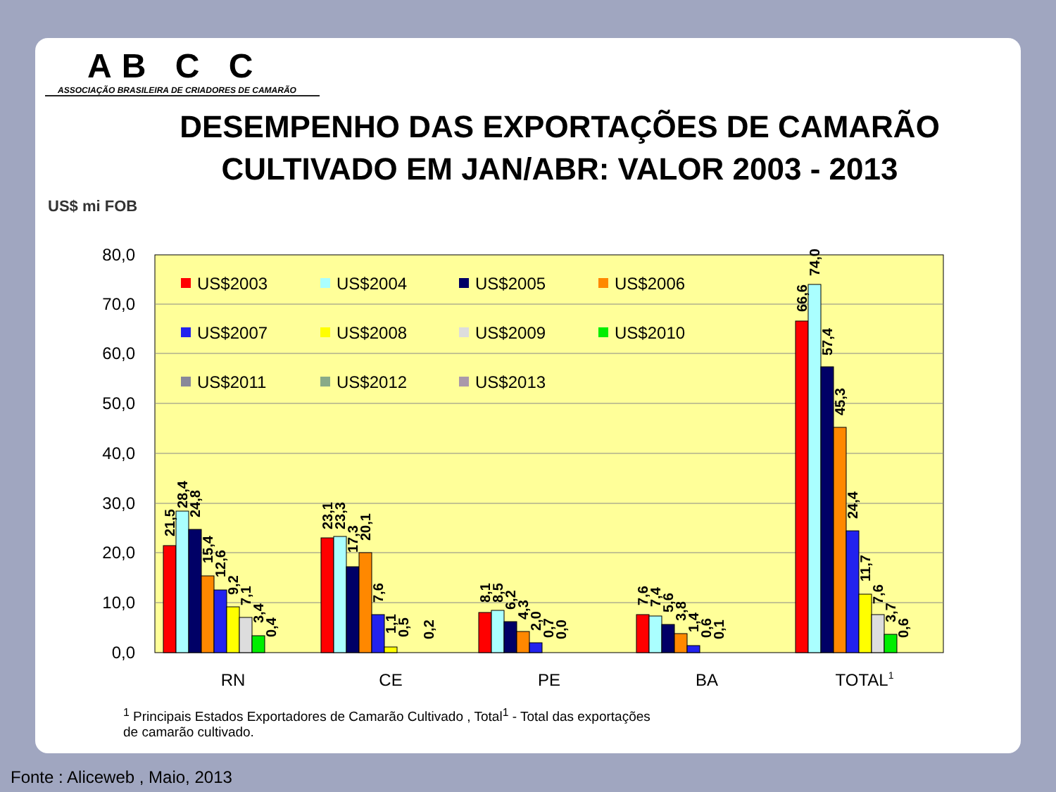AB C C
ASSOCIAÇÃO BRASILEIRA DE CRIADORES DE CAMARÃO
DESEMPENHO DAS EXPORTAÇÕES DE CAMARÃO CULTIVADO EM JAN/ABR: VALOR 2003 - 2013
US$ mi FOB
80,0
70,0
60,0
50,0
40,0
30,0
20,0
10,0
0,0
RN
CE
PE
BA
TOTAL1
US$2003
US$2004
US$2005
US$2006
US$2007
US$2008
US$2009
US$2010
US$2011
US$2012
US$2013
21,5
28,4
24,8
15,4
12,6
9,2
7,1
3,4
0,4
23,1
23,3
17,3
20,1
7,6
1,1
0,5
0,2
8,1
8,5
6,2
4,3
2,0
0,7
0,0
7,6
7,4
5,6
3,8
1,4
0,6
0,1
66,6
74,0
57,4
45,3
24,4
11,7
7,6
3,7
0,6
<sup>1</sup> Principais Estados Exportadores de Camarão Cultivado , Total<sup>1</sup> - Total das exportações de camarão cultivado.
Fonte : Aliceweb , Maio, 2013